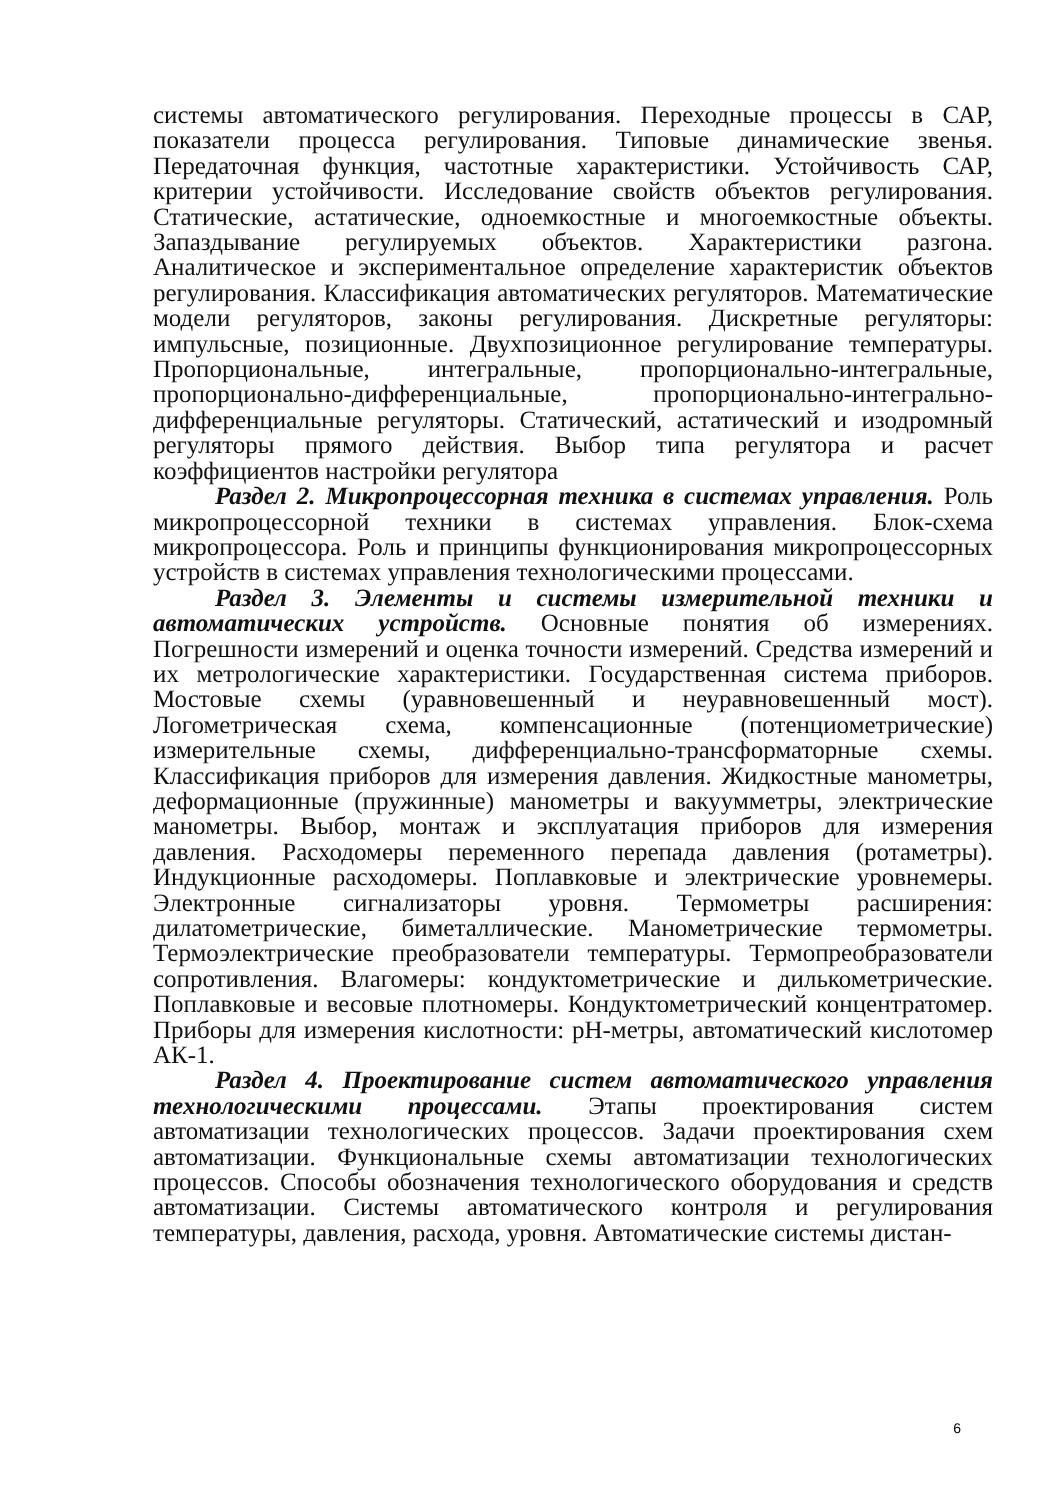системы автоматического регулирования. Переходные процессы в САР, показатели процесса регулирования. Типовые динамические звенья. Передаточная функция, частотные характеристики. Устойчивость САР, критерии устойчивости. Исследование свойств объектов регулирования. Статические, астатические, одноемкостные и многоемкостные объекты. Запаздывание регулируемых объектов. Характеристики разгона. Аналитическое и экспериментальное определение характеристик объектов регулирования. Классификация автоматических регуляторов. Математические модели регуляторов, законы регулирования. Дискретные регуляторы: импульсные, позиционные. Двухпозиционное регулирование температуры. Пропорциональные, интегральные, пропорционально-интегральные, пропорционально-дифференциальные, пропорционально-интегрально-дифференциальные регуляторы. Статический, астатический и изодромный регуляторы прямого действия. Выбор типа регулятора и расчет коэффициентов настройки регулятора
Раздел 2. Микропроцессорная техника в системах управления. Роль микропроцессорной техники в системах управления. Блок-схема микропроцессора. Роль и принципы функционирования микропроцессорных устройств в системах управления технологическими процессами.
Раздел 3. Элементы и системы измерительной техники и автоматических устройств. Основные понятия об измерениях. Погрешности измерений и оценка точности измерений. Средства измерений и их метрологические характеристики. Государственная система приборов. Мостовые схемы (уравновешенный и неуравновешенный мост). Логометрическая схема, компенсационные (потенциометрические) измерительные схемы, дифференциально-трансформаторные схемы. Классификация приборов для измерения давления. Жидкостные манометры, деформационные (пружинные) манометры и вакуумметры, электрические манометры. Выбор, монтаж и эксплуатация приборов для измерения давления. Расходомеры переменного перепада давления (ротаметры). Индукционные расходомеры. Поплавковые и электрические уровнемеры. Электронные сигнализаторы уровня. Термометры расширения: дилатометрические, биметаллические. Манометрические термометры. Термоэлектрические преобразователи температуры. Термопреобразователи сопротивления. Влагомеры: кондуктометрические и дилькометрические. Поплавковые и весовые плотномеры. Кондуктометрический концентратомер. Приборы для измерения кислотности: pH-метры, автоматический кислотомер АК-1.
Раздел 4. Проектирование систем автоматического управления технологическими процессами. Этапы проектирования систем автоматизации технологических процессов. Задачи проектирования схем автоматизации. Функциональные схемы автоматизации технологических процессов. Способы обозначения технологического оборудования и средств автоматизации. Системы автоматического контроля и регулирования температуры, давления, расхода, уровня. Автоматические системы дистан-
6